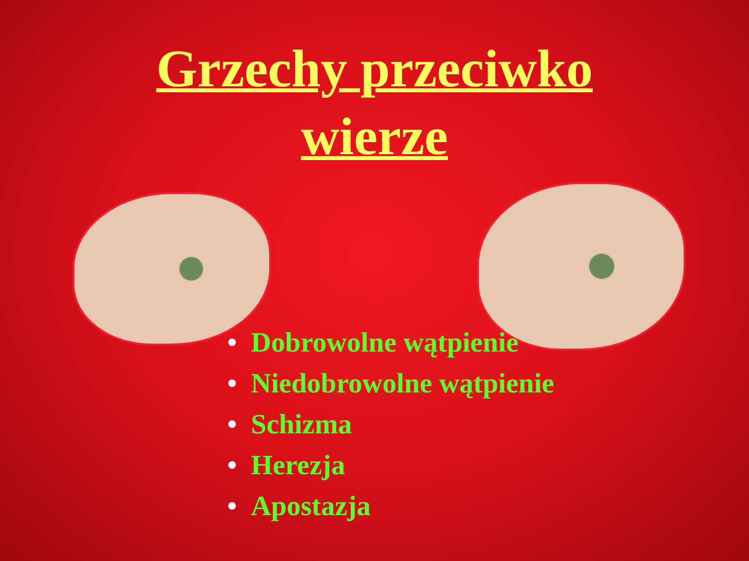Grzechy przeciwko
wierze
• Dobrowolne wątpienie
• Niedobrowolne wątpienie
• Schizma
• Herezja
• Apostazja